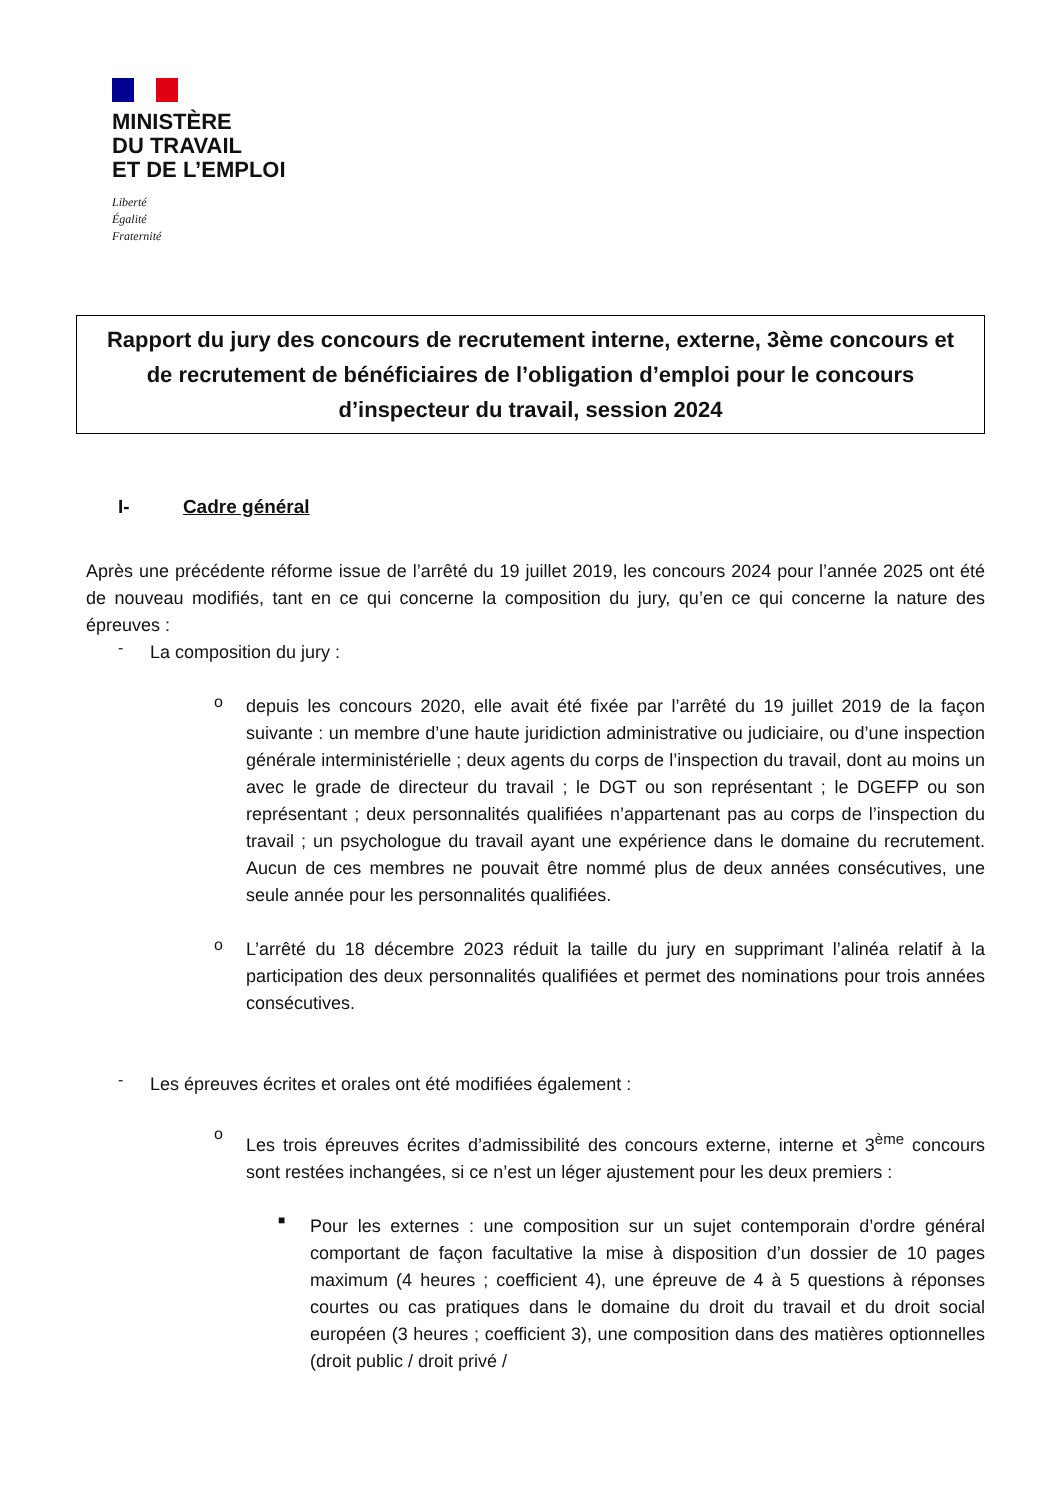MINISTÈRE
DU TRAVAIL
ET DE L’EMPLOI
Liberté
Égalité
Fraternité
Rapport du jury des concours de recrutement interne, externe, 3ème concours et de recrutement de bénéficiaires de l’obligation d’emploi pour le concours d’inspecteur du travail, session 2024
I- Cadre général
Après une précédente réforme issue de l’arrêté du 19 juillet 2019, les concours 2024 pour l’année 2025 ont été de nouveau modifiés, tant en ce qui concerne la composition du jury, qu’en ce qui concerne la nature des épreuves :
-
La composition du jury :
o
depuis les concours 2020, elle avait été fixée par l’arrêté du 19 juillet 2019 de la façon suivante : un membre d’une haute juridiction administrative ou judiciaire, ou d’une inspection générale interministérielle ; deux agents du corps de l’inspection du travail, dont au moins un avec le grade de directeur du travail ; le DGT ou son représentant ; le DGEFP ou son représentant ; deux personnalités qualifiées n’appartenant pas au corps de l’inspection du travail ; un psychologue du travail ayant une expérience dans le domaine du recrutement. Aucun de ces membres ne pouvait être nommé plus de deux années consécutives, une seule année pour les personnalités qualifiées.
o
L’arrêté du 18 décembre 2023 réduit la taille du jury en supprimant l’alinéa relatif à la participation des deux personnalités qualifiées et permet des nominations pour trois années consécutives.
-
Les épreuves écrites et orales ont été modifiées également :
o
Les trois épreuves écrites d’admissibilité des concours externe, interne et 3<sup>ème</sup> concours sont restées inchangées, si ce n’est un léger ajustement pour les deux premiers :
■
Pour les externes : une composition sur un sujet contemporain d’ordre général comportant de façon facultative la mise à disposition d’un dossier de 10 pages maximum (4 heures ; coefficient 4), une épreuve de 4 à 5 questions à réponses courtes ou cas pratiques dans le domaine du droit du travail et du droit social européen (3 heures ; coefficient 3), une composition dans des matières optionnelles (droit public / droit privé /